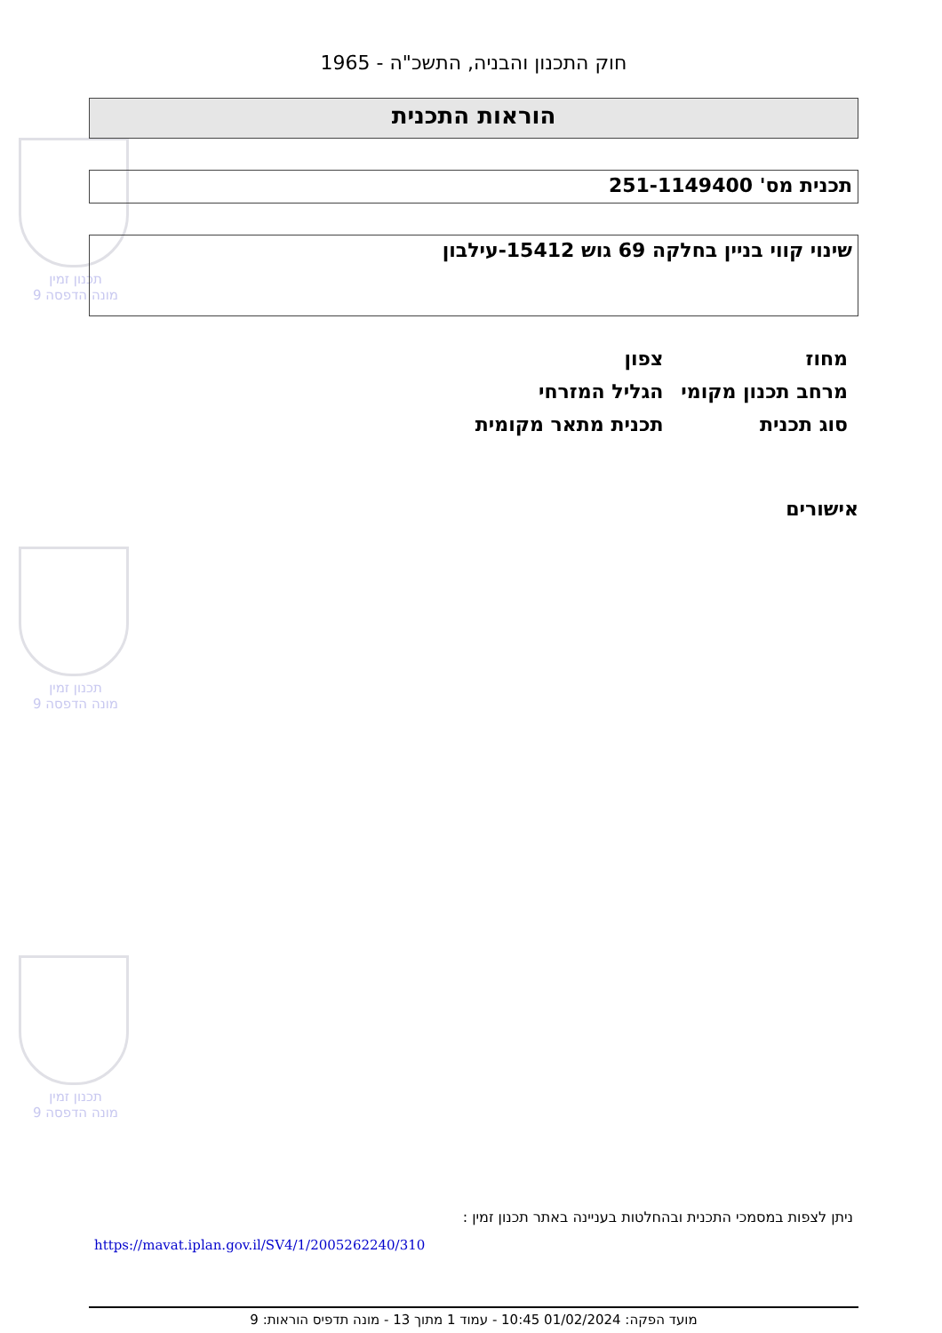תכנון זמין
מונה הדפסה 9
תכנון זמין
מונה הדפסה 9
תכנון זמין
מונה הדפסה 9
חוק התכנון והבניה, התשכ"ה - 1965
הוראות התכנית
תכנית מס' 251-1149400
שינוי קווי בניין בחלקה 69 גוש 15412-עילבון
| מחוז | צפון |
| מרחב תכנון מקומי | הגליל המזרחי |
| סוג תכנית | תכנית מתאר מקומית |
אישורים
ניתן לצפות במסמכי התכנית ובהחלטות בעניינה באתר תכנון זמין :
https://mavat.iplan.gov.il/SV4/1/2005262240/310
מועד הפקה: 01/02/2024 10:45 - עמוד 1 מתוך 13 - מונה תדפיס הוראות: 9